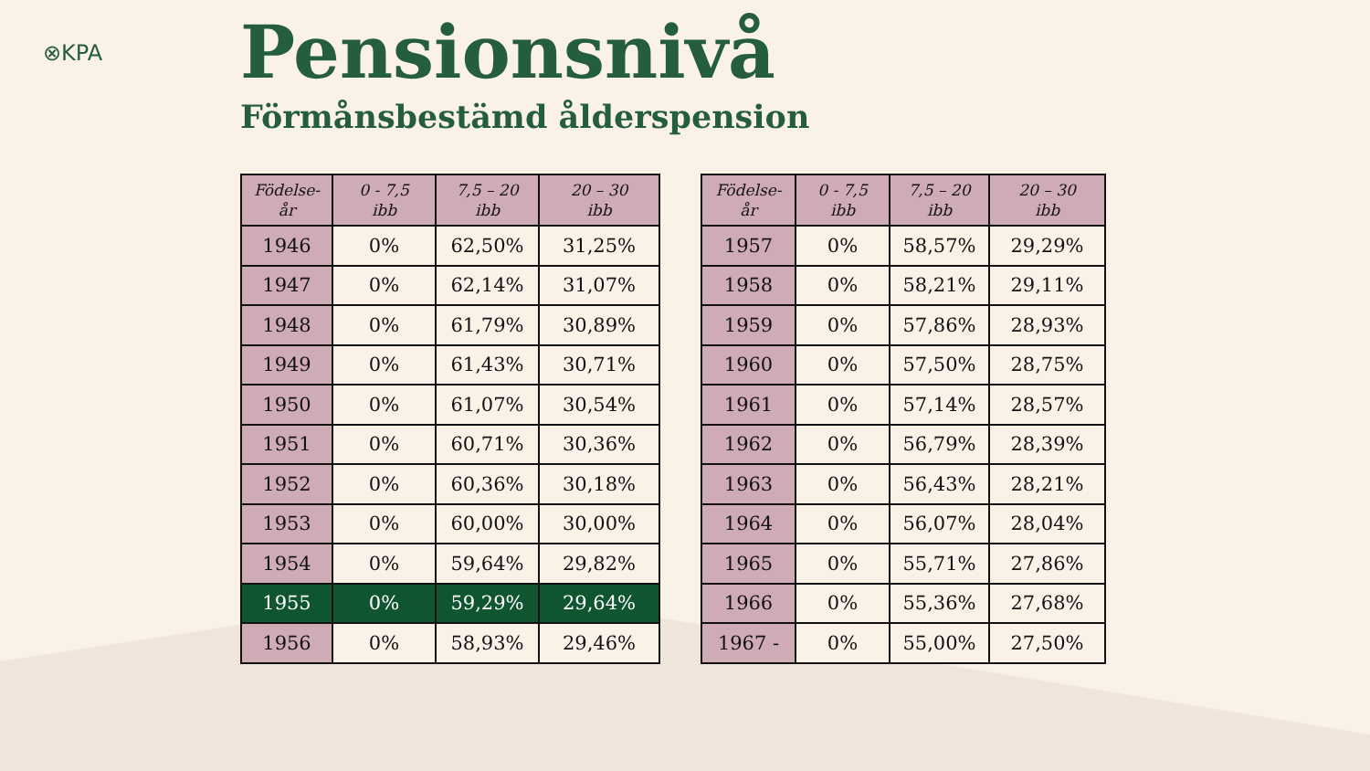⊗KPA
Pensionsnivå
Förmånsbestämd ålderspension
| Födelse- år | 0 - 7,5 ibb | 7,5 – 20 ibb | 20 – 30 ibb |
| --- | --- | --- | --- |
| 1946 | 0% | 62,50% | 31,25% |
| 1947 | 0% | 62,14% | 31,07% |
| 1948 | 0% | 61,79% | 30,89% |
| 1949 | 0% | 61,43% | 30,71% |
| 1950 | 0% | 61,07% | 30,54% |
| 1951 | 0% | 60,71% | 30,36% |
| 1952 | 0% | 60,36% | 30,18% |
| 1953 | 0% | 60,00% | 30,00% |
| 1954 | 0% | 59,64% | 29,82% |
| 1955 | 0% | 59,29% | 29,64% |
| 1956 | 0% | 58,93% | 29,46% |
| Födelse- år | 0 - 7,5 ibb | 7,5 – 20 ibb | 20 – 30 ibb |
| --- | --- | --- | --- |
| 1957 | 0% | 58,57% | 29,29% |
| 1958 | 0% | 58,21% | 29,11% |
| 1959 | 0% | 57,86% | 28,93% |
| 1960 | 0% | 57,50% | 28,75% |
| 1961 | 0% | 57,14% | 28,57% |
| 1962 | 0% | 56,79% | 28,39% |
| 1963 | 0% | 56,43% | 28,21% |
| 1964 | 0% | 56,07% | 28,04% |
| 1965 | 0% | 55,71% | 27,86% |
| 1966 | 0% | 55,36% | 27,68% |
| 1967 - | 0% | 55,00% | 27,50% |